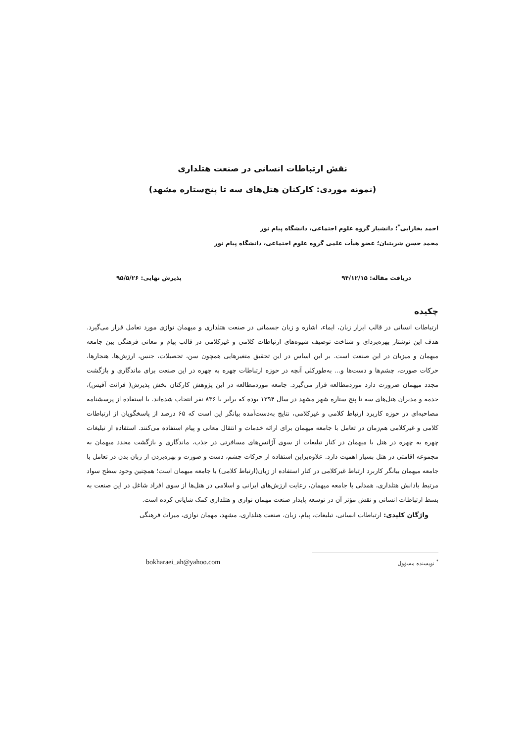نقش ارتباطات انسانی در صنعت هتلداری
(نمونه موردی: کارکنان هتل‌های سه تا پنج‌ستاره مشهد)
احمد بخارایی<sup>*</sup>؛ دانشیار گروه علوم اجتماعی، دانشگاه پیام نور
محمد حسن شربتیان؛ عضو هیأت علمی گروه علوم اجتماعی، دانشگاه پیام نور
دریافت مقاله: ۹۴/۱۲/۱۵ پذیرش نهایی: ۹۵/۵/۲۶
چکیده
ارتباطات انسانی در قالب ابزار زبان، ایماء، اشاره و زبان جسمانی در صنعت هتلداری و میهمان نوازی مورد تعامل قرار می‌گیرد. هدف این نوشتار بهره‌بردای و شناخت توصیف شیوه‌های ارتباطات کلامی و غیرکلامی در قالب پیام و معانی فرهنگی بین جامعه میهمان و میزبان در این صنعت است. بر این اساس در این تحقیق متغیرهایی همچون سن، تحصیلات، جنس، ارزش‌ها، هنجارها، حرکات صورت، چشم‌ها و دست‌ها و... به‌طورکلی آنچه در حوزه ارتباطات چهره به چهره در این صنعت برای ماندگاری و بازگشت مجدد میهمان ضرورت دارد موردمطالعه قرار می‌گیرد. جامعه موردمطالعه در این پژوهش کارکنان بخش پذیرش( فرانت آفیس)، خدمه و مدیران هتل‌های سه تا پنج ستاره شهر مشهد در سال ۱۳۹۴ بوده که برابر با ۸۳۶ نفر انتخاب شده‌اند. با استفاده از پرسشنامه مصاحبه‌ای در حوزه کاربرد ارتباط کلامی و غیرکلامی، نتایج به‌دست‌آمده بیانگر این است که ۶۵ درصد از پاسخگویان از ارتباطات کلامی و غیرکلامی هم‌زمان در تعامل با جامعه میهمان برای ارائه خدمات و انتقال معانی و پیام استفاده می‌کنند. استفاده از تبلیغات چهره به چهره در هتل با میهمان در کنار تبلیغات از سوی آژانس‌های مسافرتی در جذب، ماندگاری و بازگشت مجدد میهمان به مجموعه اقامتی در هتل بسیار اهمیت دارد. علاوه‌براین استفاده از حرکات چشم، دست و صورت و بهره‌بردن از زبان بدن در تعامل با جامعه میهمان بیانگر کاربرد ارتباط غیرکلامی در کنار استفاده از زبان(ارتباط کلامی) با جامعه میهمان است؛ همچنین وجود سطح سواد مرتبط بادانش هتلداری، همدلی با جامعه میهمان، رعایت ارزش‌های ایرانی و اسلامی در هتل‌ها از سوی افراد شاغل در این صنعت به بسط ارتباطات انسانی و نقش مؤثر آن در توسعه پایدار صنعت مهمان نوازی و هتلداری کمک شایانی کرده است.
واژگان کلیدی: ارتباطات انسانی، تبلیغات، پیام، زبان، صنعت هتلداری، مشهد، مهمان نوازی، میراث فرهنگی
<sup>*</sup> نویسنده مسؤول bokharaei_ah@yahoo.com